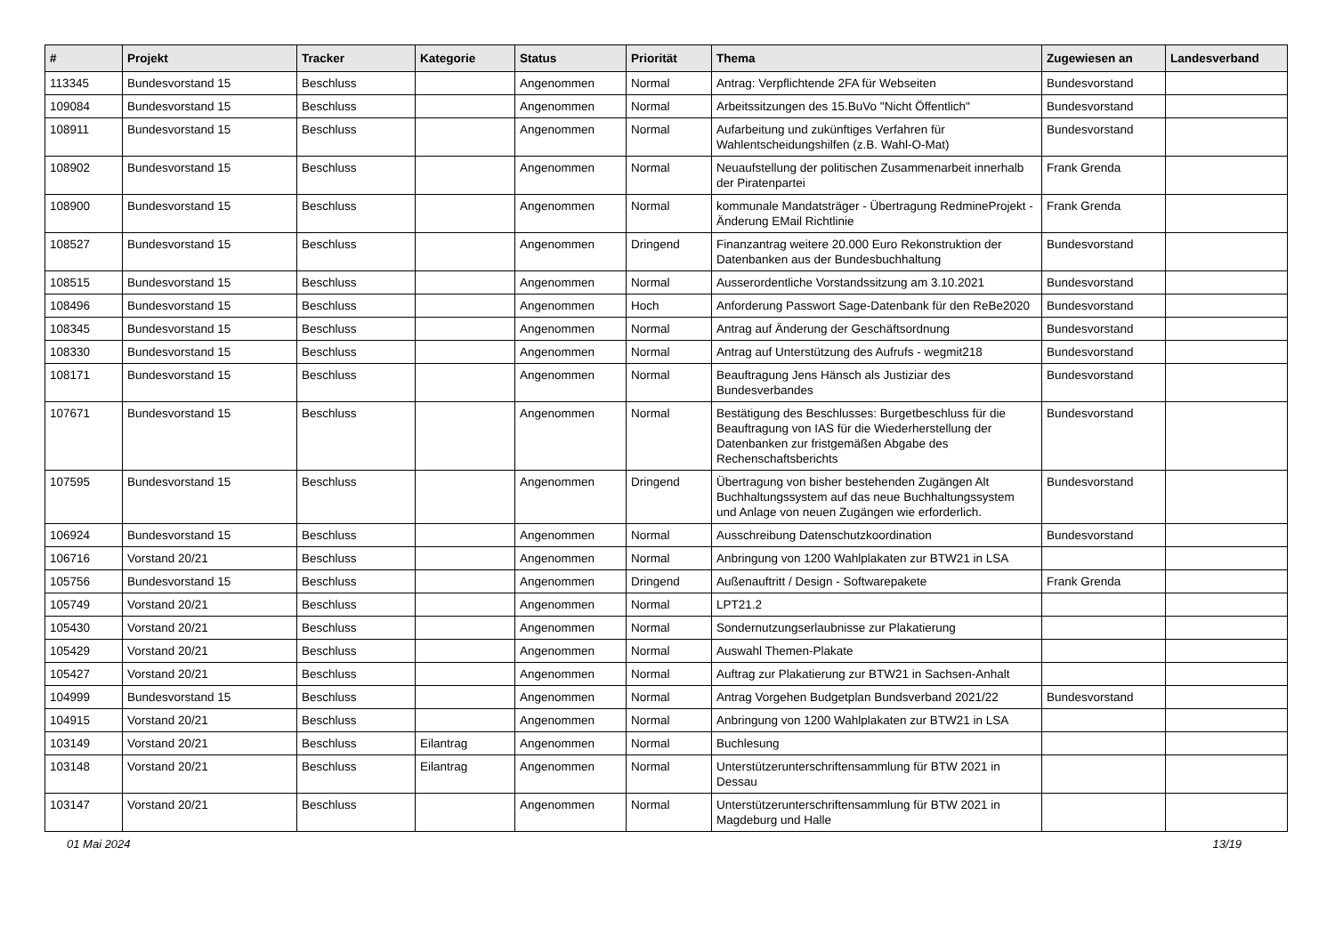| # | Projekt | Tracker | Kategorie | Status | Priorität | Thema | Zugewiesen an | Landesverband |
| --- | --- | --- | --- | --- | --- | --- | --- | --- |
| 113345 | Bundesvorstand 15 | Beschluss | | Angenommen | Normal | Antrag: Verpflichtende 2FA für Webseiten | Bundesvorstand | |
| 109084 | Bundesvorstand 15 | Beschluss | | Angenommen | Normal | Arbeitssitzungen des 15.BuVo "Nicht Öffentlich" | Bundesvorstand | |
| 108911 | Bundesvorstand 15 | Beschluss | | Angenommen | Normal | Aufarbeitung und zukünftiges Verfahren für Wahlentscheidungshilfen (z.B. Wahl-O-Mat) | Bundesvorstand | |
| 108902 | Bundesvorstand 15 | Beschluss | | Angenommen | Normal | Neuaufstellung der politischen Zusammenarbeit innerhalb der Piratenpartei | Frank Grenda | |
| 108900 | Bundesvorstand 15 | Beschluss | | Angenommen | Normal | kommunale Mandatsträger - Übertragung RedmineProjekt - Änderung EMail Richtlinie | Frank Grenda | |
| 108527 | Bundesvorstand 15 | Beschluss | | Angenommen | Dringend | Finanzantrag weitere 20.000 Euro Rekonstruktion der Datenbanken aus der Bundesbuchhaltung | Bundesvorstand | |
| 108515 | Bundesvorstand 15 | Beschluss | | Angenommen | Normal | Ausserordentliche Vorstandssitzung am 3.10.2021 | Bundesvorstand | |
| 108496 | Bundesvorstand 15 | Beschluss | | Angenommen | Hoch | Anforderung Passwort Sage-Datenbank für den ReBe2020 | Bundesvorstand | |
| 108345 | Bundesvorstand 15 | Beschluss | | Angenommen | Normal | Antrag auf Änderung der Geschäftsordnung | Bundesvorstand | |
| 108330 | Bundesvorstand 15 | Beschluss | | Angenommen | Normal | Antrag auf Unterstützung des Aufrufs - wegmit218 | Bundesvorstand | |
| 108171 | Bundesvorstand 15 | Beschluss | | Angenommen | Normal | Beauftragung Jens Hänsch als Justiziar des Bundesverbandes | Bundesvorstand | |
| 107671 | Bundesvorstand 15 | Beschluss | | Angenommen | Normal | Bestätigung des Beschlusses: Burgetbeschluss für die Beauftragung von IAS für die Wiederherstellung der Datenbanken zur fristgemäßen Abgabe des Rechenschaftsberichts | Bundesvorstand | |
| 107595 | Bundesvorstand 15 | Beschluss | | Angenommen | Dringend | Übertragung von bisher bestehenden Zugängen Alt Buchhaltungssystem auf das neue Buchhaltungssystem und Anlage von neuen Zugängen wie erforderlich. | Bundesvorstand | |
| 106924 | Bundesvorstand 15 | Beschluss | | Angenommen | Normal | Ausschreibung Datenschutzkoordination | Bundesvorstand | |
| 106716 | Vorstand 20/21 | Beschluss | | Angenommen | Normal | Anbringung von 1200 Wahlplakaten zur BTW21 in LSA | | |
| 105756 | Bundesvorstand 15 | Beschluss | | Angenommen | Dringend | Außenauftritt / Design - Softwarepakete | Frank Grenda | |
| 105749 | Vorstand 20/21 | Beschluss | | Angenommen | Normal | LPT21.2 | | |
| 105430 | Vorstand 20/21 | Beschluss | | Angenommen | Normal | Sondernutzungserlaubnisse zur Plakatierung | | |
| 105429 | Vorstand 20/21 | Beschluss | | Angenommen | Normal | Auswahl Themen-Plakate | | |
| 105427 | Vorstand 20/21 | Beschluss | | Angenommen | Normal | Auftrag zur Plakatierung zur BTW21 in Sachsen-Anhalt | | |
| 104999 | Bundesvorstand 15 | Beschluss | | Angenommen | Normal | Antrag Vorgehen Budgetplan Bundsverband 2021/22 | Bundesvorstand | |
| 104915 | Vorstand 20/21 | Beschluss | | Angenommen | Normal | Anbringung von 1200 Wahlplakaten zur BTW21 in LSA | | |
| 103149 | Vorstand 20/21 | Beschluss | Eilantrag | Angenommen | Normal | Buchlesung | | |
| 103148 | Vorstand 20/21 | Beschluss | Eilantrag | Angenommen | Normal | Unterstützerunterschriftensammlung für BTW 2021 in Dessau | | |
| 103147 | Vorstand 20/21 | Beschluss | | Angenommen | Normal | Unterstützerunterschriftensammlung für BTW 2021 in Magdeburg und Halle | | |
01 Mai 2024 13/19